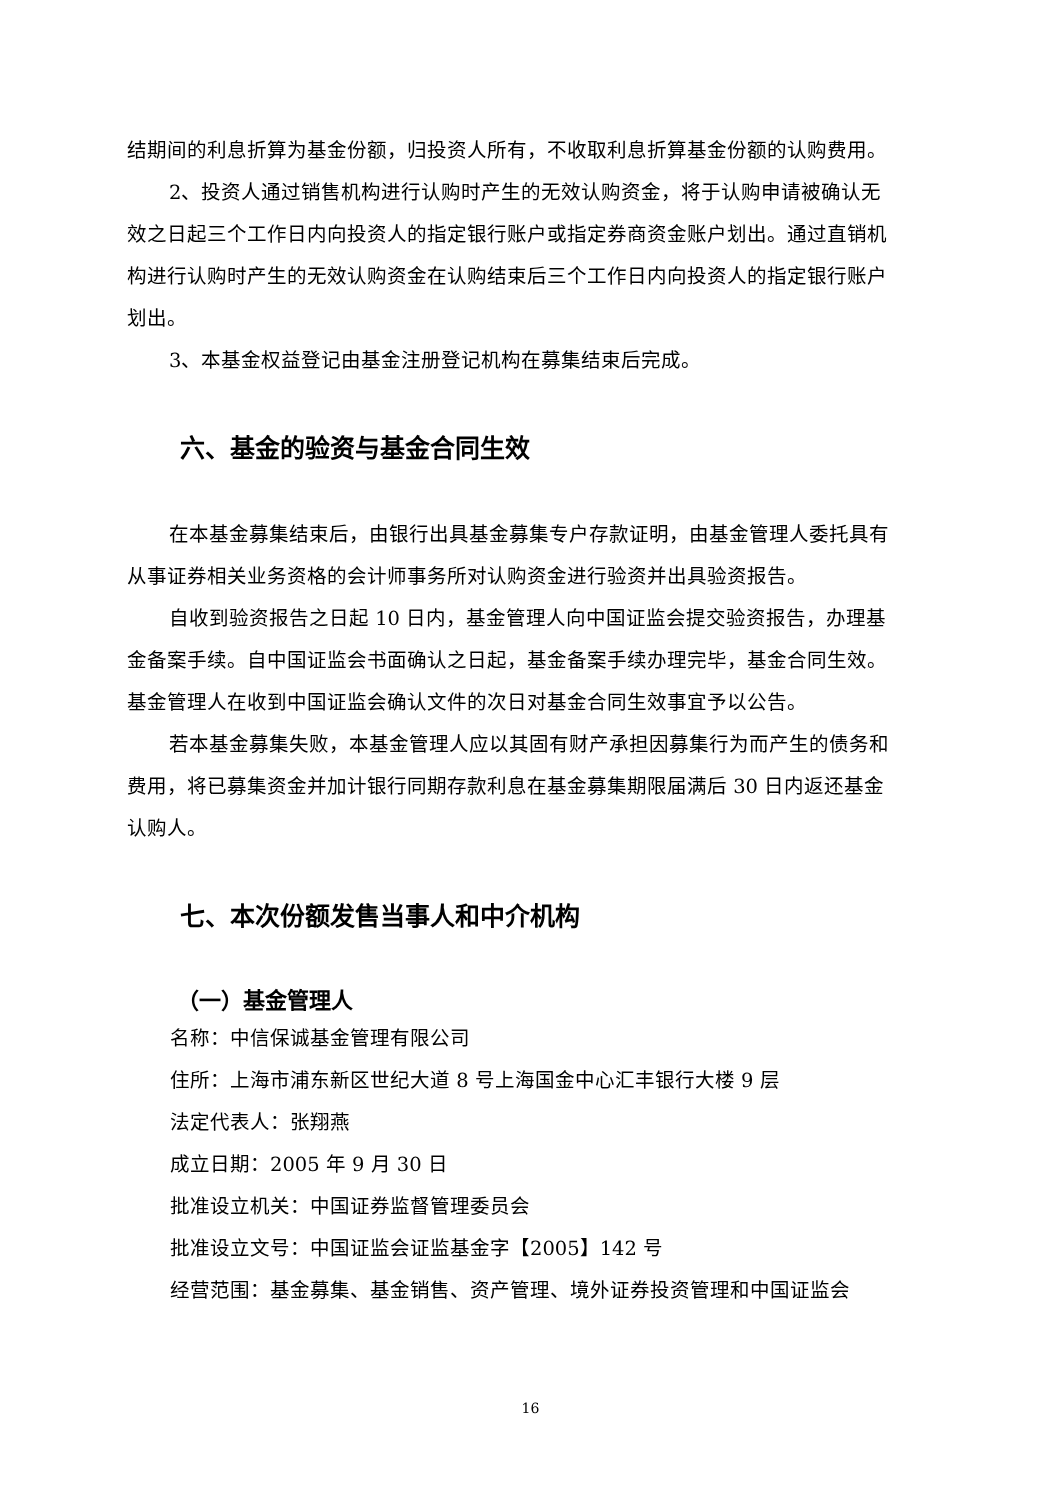结期间的利息折算为基金份额，归投资人所有，不收取利息折算基金份额的认购费用。
2、投资人通过销售机构进行认购时产生的无效认购资金，将于认购申请被确认无效之日起三个工作日内向投资人的指定银行账户或指定券商资金账户划出。通过直销机构进行认购时产生的无效认购资金在认购结束后三个工作日内向投资人的指定银行账户划出。
3、本基金权益登记由基金注册登记机构在募集结束后完成。
六、基金的验资与基金合同生效
在本基金募集结束后，由银行出具基金募集专户存款证明，由基金管理人委托具有从事证券相关业务资格的会计师事务所对认购资金进行验资并出具验资报告。
自收到验资报告之日起 10 日内，基金管理人向中国证监会提交验资报告，办理基金备案手续。自中国证监会书面确认之日起，基金备案手续办理完毕，基金合同生效。基金管理人在收到中国证监会确认文件的次日对基金合同生效事宜予以公告。
若本基金募集失败，本基金管理人应以其固有财产承担因募集行为而产生的债务和费用，将已募集资金并加计银行同期存款利息在基金募集期限届满后 30 日内返还基金认购人。
七、本次份额发售当事人和中介机构
（一）基金管理人
名称：中信保诚基金管理有限公司
住所：上海市浦东新区世纪大道 8 号上海国金中心汇丰银行大楼 9 层
法定代表人：张翔燕
成立日期：2005 年 9 月 30 日
批准设立机关：中国证券监督管理委员会
批准设立文号：中国证监会证监基金字【2005】142 号
经营范围：基金募集、基金销售、资产管理、境外证券投资管理和中国证监会
16